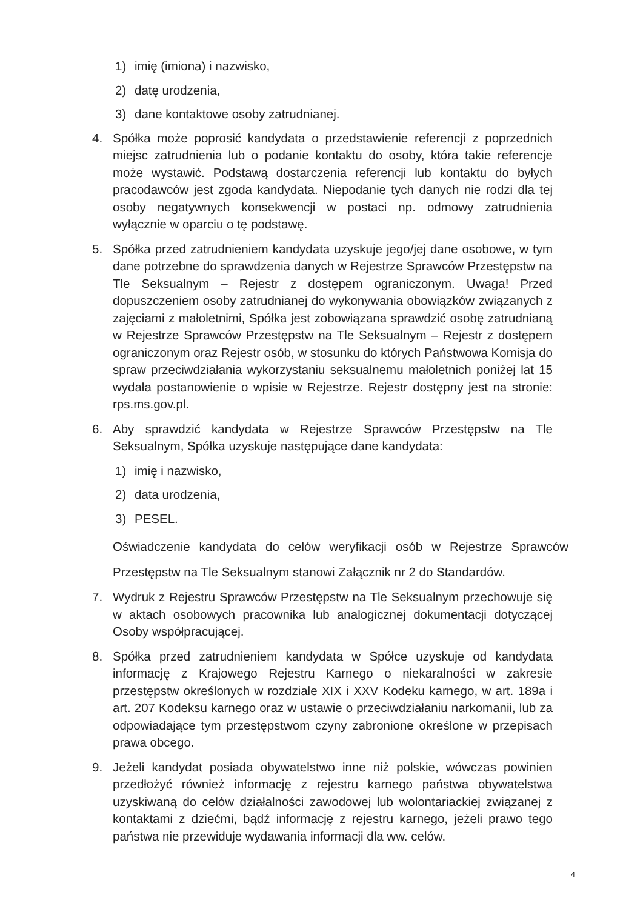1) imię (imiona) i nazwisko,
2) datę urodzenia,
3) dane kontaktowe osoby zatrudnianej.
4. Spółka może poprosić kandydata o przedstawienie referencji z poprzednich miejsc zatrudnienia lub o podanie kontaktu do osoby, która takie referencje może wystawić. Podstawą dostarczenia referencji lub kontaktu do byłych pracodawców jest zgoda kandydata. Niepodanie tych danych nie rodzi dla tej osoby negatywnych konsekwencji w postaci np. odmowy zatrudnienia wyłącznie w oparciu o tę podstawę.
5. Spółka przed zatrudnieniem kandydata uzyskuje jego/jej dane osobowe, w tym dane potrzebne do sprawdzenia danych w Rejestrze Sprawców Przestępstw na Tle Seksualnym – Rejestr z dostępem ograniczonym. Uwaga! Przed dopuszczeniem osoby zatrudnianej do wykonywania obowiązków związanych z zajęciami z małoletnimi, Spółka jest zobowiązana sprawdzić osobę zatrudnianą w Rejestrze Sprawców Przestępstw na Tle Seksualnym – Rejestr z dostępem ograniczonym oraz Rejestr osób, w stosunku do których Państwowa Komisja do spraw przeciwdziałania wykorzystaniu seksualnemu małoletnich poniżej lat 15 wydała postanowienie o wpisie w Rejestrze. Rejestr dostępny jest na stronie: rps.ms.gov.pl.
6. Aby sprawdzić kandydata w Rejestrze Sprawców Przestępstw na Tle Seksualnym, Spółka uzyskuje następujące dane kandydata:
1) imię i nazwisko,
2) data urodzenia,
3) PESEL.
Oświadczenie kandydata do celów weryfikacji osób w Rejestrze Sprawców Przestępstw na Tle Seksualnym stanowi Załącznik nr 2 do Standardów.
7. Wydruk z Rejestru Sprawców Przestępstw na Tle Seksualnym przechowuje się w aktach osobowych pracownika lub analogicznej dokumentacji dotyczącej Osoby współpracującej.
8. Spółka przed zatrudnieniem kandydata w Spółce uzyskuje od kandydata informację z Krajowego Rejestru Karnego o niekaralności w zakresie przestępstw określonych w rozdziale XIX i XXV Kodeku karnego, w art. 189a i art. 207 Kodeksu karnego oraz w ustawie o przeciwdziałaniu narkomanii, lub za odpowiadające tym przestępstwom czyny zabronione określone w przepisach prawa obcego.
9. Jeżeli kandydat posiada obywatelstwo inne niż polskie, wówczas powinien przedłożyć również informację z rejestru karnego państwa obywatelstwa uzyskiwaną do celów działalności zawodowej lub wolontariackiej związanej z kontaktami z dziećmi, bądź informację z rejestru karnego, jeżeli prawo tego państwa nie przewiduje wydawania informacji dla ww. celów.
4